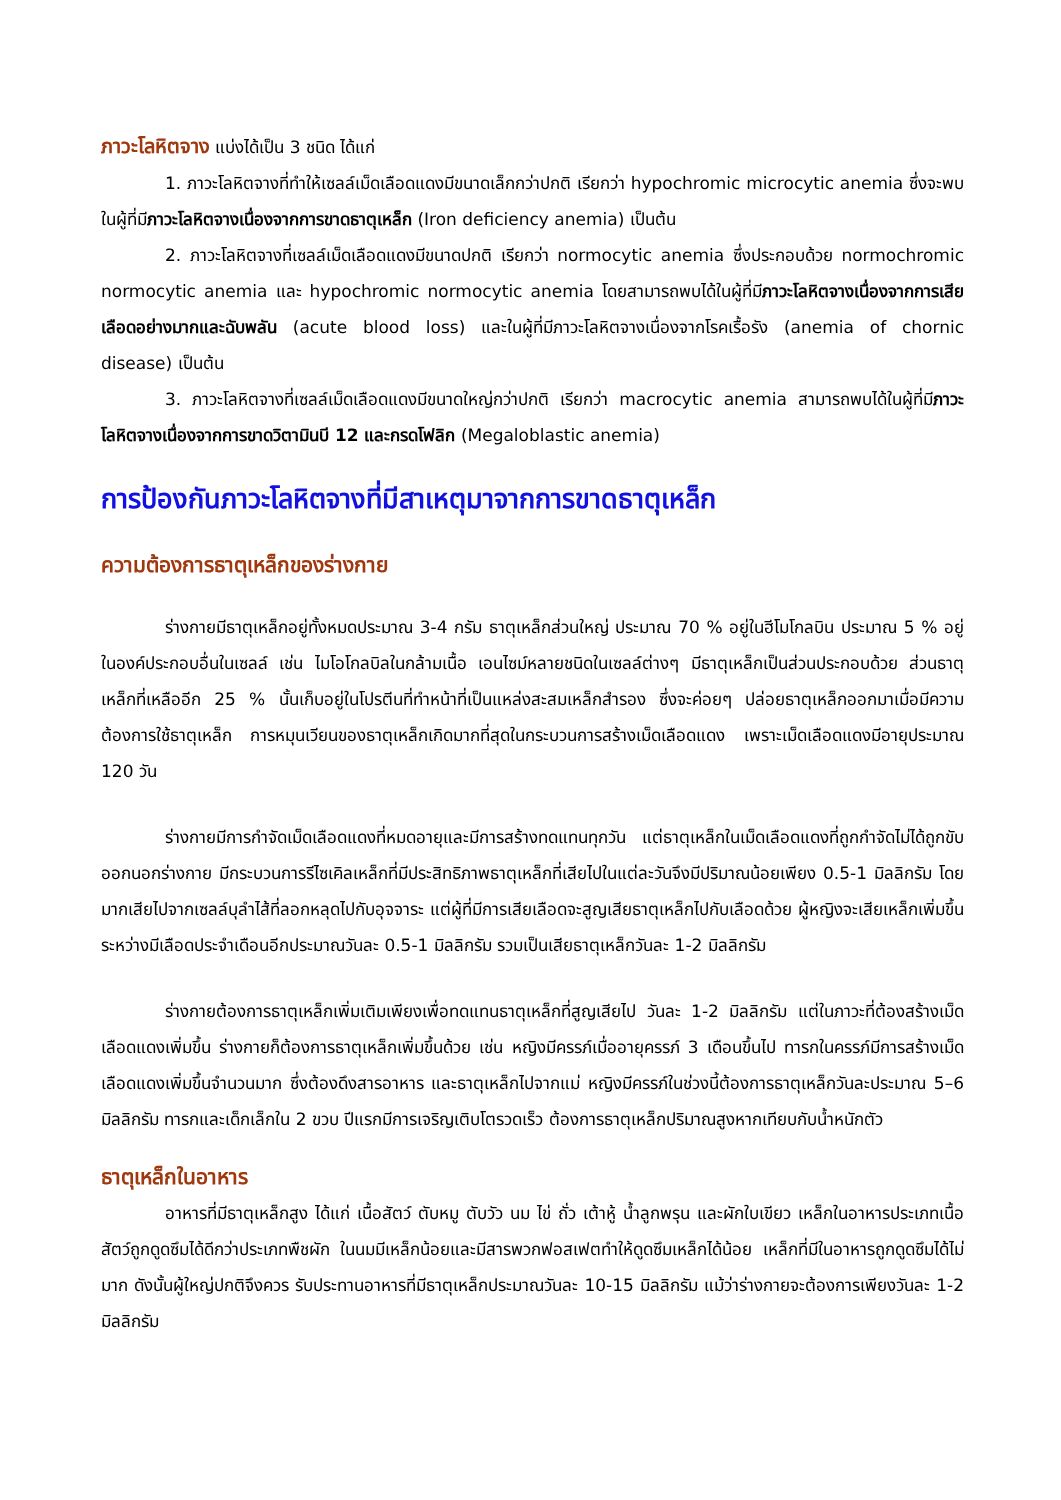ภาวะโลหิตจาง แบ่งได้เป็น 3 ชนิด ได้แก่
1. ภาวะโลหิตจางที่ทำให้เซลล์เม็ดเลือดแดงมีขนาดเล็กกว่าปกติ เรียกว่า hypochromic microcytic anemia ซึ่งจะพบในผู้ที่มีภาวะโลหิตจางเนื่องจากการขาดธาตุเหล็ก (Iron deficiency anemia) เป็นต้น
2. ภาวะโลหิตจางที่เซลล์เม็ดเลือดแดงมีขนาดปกติ เรียกว่า normocytic anemia ซึ่งประกอบด้วย normochromic normocytic anemia และ hypochromic normocytic anemia โดยสามารถพบได้ในผู้ที่มีภาวะโลหิตจางเนื่องจากการเสียเลือดอย่างมากและฉับพลัน (acute blood loss) และในผู้ที่มีภาวะโลหิตจางเนื่องจากโรคเรื้อรัง (anemia of chornic disease) เป็นต้น
3. ภาวะโลหิตจางที่เซลล์เม็ดเลือดแดงมีขนาดใหญ่กว่าปกติ เรียกว่า macrocytic anemia สามารถพบได้ในผู้ที่มีภาวะโลหิตจางเนื่องจากการขาดวิตามินบี 12 และกรดโฟลิก (Megaloblastic anemia)
การป้องกันภาวะโลหิตจางที่มีสาเหตุมาจากการขาดธาตุเหล็ก
ความต้องการธาตุเหล็กของร่างกาย
ร่างกายมีธาตุเหล็กอยู่ทั้งหมดประมาณ 3-4 กรัม ธาตุเหล็กส่วนใหญ่ ประมาณ 70 % อยู่ในฮีโมโกลบิน ประมาณ 5 % อยู่ในองค์ประกอบอื่นในเซลล์ เช่น ไมโอโกลบิลในกล้ามเนื้อ เอนไซม์หลายชนิดในเซลล์ต่างๆ มีธาตุเหล็กเป็นส่วนประกอบด้วย ส่วนธาตุเหล็กที่เหลืออีก 25 % นั้นเก็บอยู่ในโปรตีนที่ทำหน้าที่เป็นแหล่งสะสมเหล็กสำรอง ซึ่งจะค่อยๆ ปล่อยธาตุเหล็กออกมาเมื่อมีความต้องการใช้ธาตุเหล็ก การหมุนเวียนของธาตุเหล็กเกิดมากที่สุดในกระบวนการสร้างเม็ดเลือดแดง เพราะเม็ดเลือดแดงมีอายุประมาณ 120 วัน
ร่างกายมีการกำจัดเม็ดเลือดแดงที่หมดอายุและมีการสร้างทดแทนทุกวัน แต่ธาตุเหล็กในเม็ดเลือดแดงที่ถูกกำจัดไม่ได้ถูกขับออกนอกร่างกาย มีกระบวนการรีไซเคิลเหล็กที่มีประสิทธิภาพธาตุเหล็กที่เสียไปในแต่ละวันจึงมีปริมาณน้อยเพียง 0.5-1 มิลลิกรัม โดยมากเสียไปจากเซลล์บุลำไส้ที่ลอกหลุดไปกับอุจจาระ แต่ผู้ที่มีการเสียเลือดจะสูญเสียธาตุเหล็กไปกับเลือดด้วย ผู้หญิงจะเสียเหล็กเพิ่มขึ้นระหว่างมีเลือดประจำเดือนอีกประมาณวันละ 0.5-1 มิลลิกรัม รวมเป็นเสียธาตุเหล็กวันละ 1-2 มิลลิกรัม
ร่างกายต้องการธาตุเหล็กเพิ่มเติมเพียงเพื่อทดแทนธาตุเหล็กที่สูญเสียไป วันละ 1-2 มิลลิกรัม แต่ในภาวะที่ต้องสร้างเม็ดเลือดแดงเพิ่มขึ้น ร่างกายก็ต้องการธาตุเหล็กเพิ่มขึ้นด้วย เช่น หญิงมีครรภ์เมื่ออายุครรภ์ 3 เดือนขึ้นไป ทารกในครรภ์มีการสร้างเม็ดเลือดแดงเพิ่มขึ้นจำนวนมาก ซึ่งต้องดึงสารอาหาร และธาตุเหล็กไปจากแม่ หญิงมีครรภ์ในช่วงนี้ต้องการธาตุเหล็กวันละประมาณ 5–6 มิลลิกรัม ทารกและเด็กเล็กใน 2 ขวบ ปีแรกมีการเจริญเติบโตรวดเร็ว ต้องการธาตุเหล็กปริมาณสูงหากเทียบกับน้ำหนักตัว
ธาตุเหล็กในอาหาร
อาหารที่มีธาตุเหล็กสูง ได้แก่ เนื้อสัตว์ ตับหมู ตับวัว นม ไข่ ถั่ว เต้าหู้ น้ำลูกพรุน และผักใบเขียว เหล็กในอาหารประเภทเนื้อสัตว์ถูกดูดซึมได้ดีกว่าประเภทพืชผัก ในนมมีเหล็กน้อยและมีสารพวกฟอสเฟตทำให้ดูดซึมเหล็กได้น้อย เหล็กที่มีในอาหารถูกดูดซึมได้ไม่มาก ดังนั้นผู้ใหญ่ปกติจึงควร รับประทานอาหารที่มีธาตุเหล็กประมาณวันละ 10-15 มิลลิกรัม แม้ว่าร่างกายจะต้องการเพียงวันละ 1-2 มิลลิกรัม